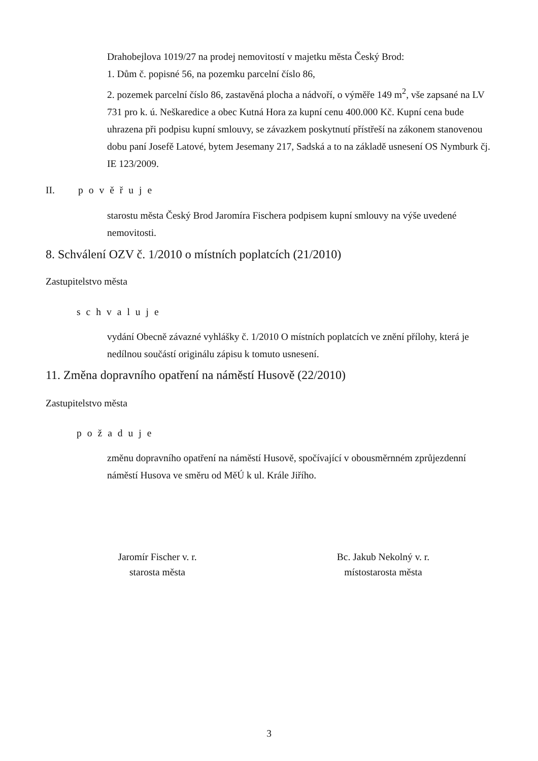Drahobejlova 1019/27 na prodej nemovitostí v majetku města Český Brod:
1. Dům č. popisné 56, na pozemku parcelní číslo 86,
2. pozemek parcelní číslo 86, zastavěná plocha a nádvoří, o výměře 149 m<sup>2</sup>, vše zapsané na LV 731 pro k. ú. Neškaredice a obec Kutná Hora za kupní cenu 400.000 Kč. Kupní cena bude uhrazena při podpisu kupní smlouvy, se závazkem poskytnutí přístřeší na zákonem stanovenou dobu paní Josefě Latové, bytem Jesemany 217, Sadská a to na základě usnesení OS Nymburk čj. IE 123/2009.
II. pověřuje
starostu města Český Brod Jaromíra Fischera podpisem kupní smlouvy na výše uvedené nemovitosti.
8. Schválení OZV č. 1/2010 o místních poplatcích (21/2010)
Zastupitelstvo města
schvaluje
vydání Obecně závazné vyhlášky č. 1/2010 O místních poplatcích ve znění přílohy, která je nedílnou součástí originálu zápisu k tomuto usnesení.
11. Změna dopravního opatření na náměstí Husově (22/2010)
Zastupitelstvo města
požaduje
změnu dopravního opatření na náměstí Husově, spočívající v obousměrnném zprůjezdenní náměstí Husova ve směru od MěÚ k ul. Krále Jiřího.
Jaromír Fischer v. r.
starosta města
Bc. Jakub Nekolný v. r.
místostarosta města
3